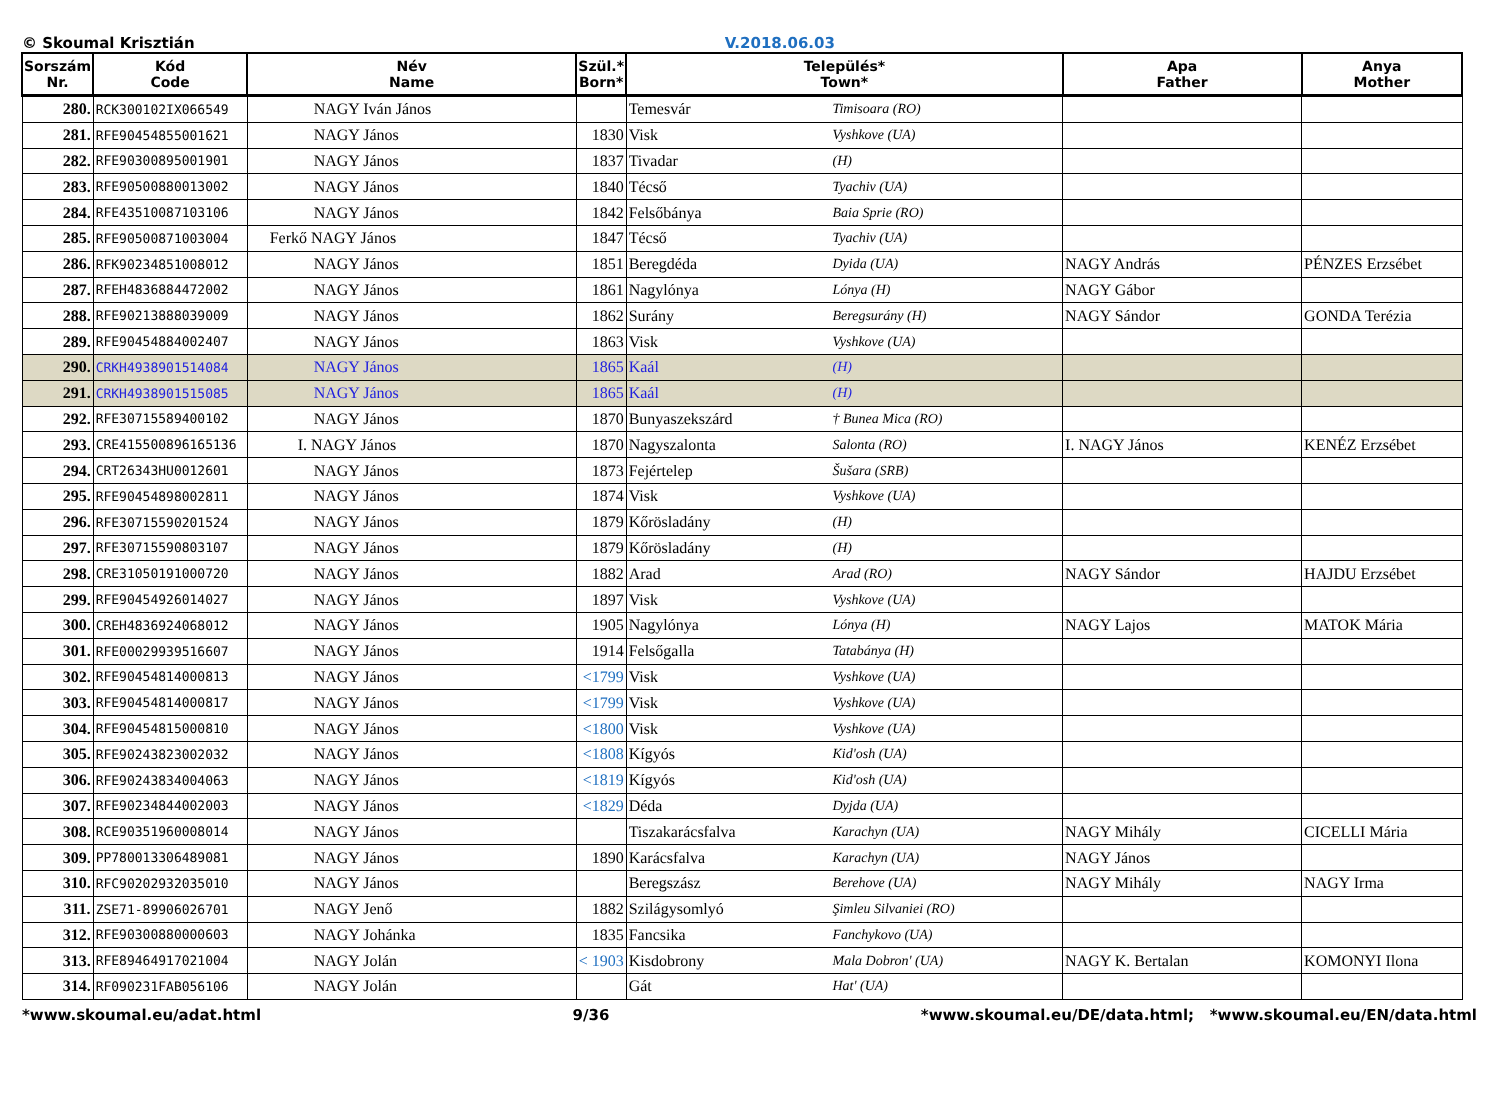© Skoumal Krisztián V.2018.06.03
| Sorszám Nr. | Kód Code | Név Name | Szül.* Born* | Település* Town* | | Apa Father | Anya Mother |
| --- | --- | --- | --- | --- | --- | --- | --- |
| 280. | RCK300102IX066549 | NAGY Iván János | | Temesvár | Timisoara (RO) | | |
| 281. | RFE90454855001621 | NAGY János | 1830 | Visk | Vyshkove (UA) | | |
| 282. | RFE90300895001901 | NAGY János | 1837 | Tivadar | (H) | | |
| 283. | RFE90500880013002 | NAGY János | 1840 | Técső | Tyachiv (UA) | | |
| 284. | RFE43510087103106 | NAGY János | 1842 | Felsőbánya | Baia Sprie (RO) | | |
| 285. | RFE90500871003004 | Ferkő NAGY János | 1847 | Técső | Tyachiv (UA) | | |
| 286. | RFK90234851008012 | NAGY János | 1851 | Beregdéda | Dyida (UA) | NAGY András | PÉNZES Erzsébet |
| 287. | RFEH4836884472002 | NAGY János | 1861 | Nagylónya | Lónya (H) | NAGY Gábor | |
| 288. | RFE90213888039009 | NAGY János | 1862 | Surány | Beregsurány (H) | NAGY Sándor | GONDA Terézia |
| 289. | RFE90454884002407 | NAGY János | 1863 | Visk | Vyshkove (UA) | | |
| 290. | CRKH4938901514084 | NAGY János | 1865 | Kaál | (H) | | |
| 291. | CRKH4938901515085 | NAGY János | 1865 | Kaál | (H) | | |
| 292. | RFE30715589400102 | NAGY János | 1870 | Bunyaszekszárd | † Bunea Mica (RO) | | |
| 293. | CRE415500896165136 | I. NAGY János | 1870 | Nagyszalonta | Salonta (RO) | I. NAGY János | KENÉZ Erzsébet |
| 294. | CRT26343HU0012601 | NAGY János | 1873 | Fejértelep | Šušara (SRB) | | |
| 295. | RFE90454898002811 | NAGY János | 1874 | Visk | Vyshkove (UA) | | |
| 296. | RFE30715590201524 | NAGY János | 1879 | Kőrösladány | (H) | | |
| 297. | RFE30715590803107 | NAGY János | 1879 | Kőrösladány | (H) | | |
| 298. | CRE31050191000720 | NAGY János | 1882 | Arad | Arad (RO) | NAGY Sándor | HAJDU Erzsébet |
| 299. | RFE90454926014027 | NAGY János | 1897 | Visk | Vyshkove (UA) | | |
| 300. | CREH4836924068012 | NAGY János | 1905 | Nagylónya | Lónya (H) | NAGY Lajos | MATOK Mária |
| 301. | RFE00029939516607 | NAGY János | 1914 | Felsőgalla | Tatabánya (H) | | |
| 302. | RFE90454814000813 | NAGY János | <1799 | Visk | Vyshkove (UA) | | |
| 303. | RFE90454814000817 | NAGY János | <1799 | Visk | Vyshkove (UA) | | |
| 304. | RFE90454815000810 | NAGY János | <1800 | Visk | Vyshkove (UA) | | |
| 305. | RFE90243823002032 | NAGY János | <1808 | Kígyós | Kid'osh (UA) | | |
| 306. | RFE90243834004063 | NAGY János | <1819 | Kígyós | Kid'osh (UA) | | |
| 307. | RFE90234844002003 | NAGY János | <1829 | Déda | Dyjda (UA) | | |
| 308. | RCE90351960008014 | NAGY János | | Tiszakarácsfalva | Karachyn (UA) | NAGY Mihály | CICELLI Mária |
| 309. | PP780013306489081 | NAGY János | 1890 | Karácsfalva | Karachyn (UA) | NAGY János | |
| 310. | RFC90202932035010 | NAGY János | | Beregszász | Berehove (UA) | NAGY Mihály | NAGY Irma |
| 311. | ZSE71-89906026701 | NAGY Jenő | 1882 | Szilágysomlyó | Şimleu Silvaniei (RO) | | |
| 312. | RFE90300880000603 | NAGY Johánka | 1835 | Fancsika | Fanchykovo (UA) | | |
| 313. | RFE89464917021004 | NAGY Jolán | < 1903 | Kisdobrony | Mala Dobron' (UA) | NAGY K. Bertalan | KOMONYI Ilona |
| 314. | RF090231FAB056106 | NAGY Jolán | | Gát | Hat' (UA) | | |
*www.skoumal.eu/adat.html 9/36 *www.skoumal.eu/DE/data.html; *www.skoumal.eu/EN/data.html